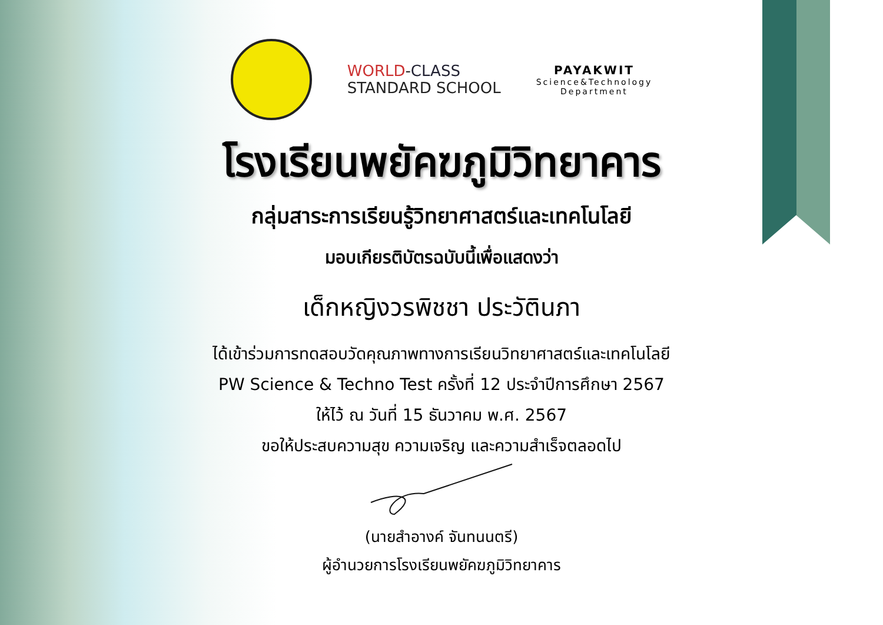WORLD-CLASS
STANDARD SCHOOL
PAYAKWIT
Science&Technology
Department
โรงเรียนพยัคฆภูมิวิทยาคาร
กลุ่มสาระการเรียนรู้วิทยาศาสตร์และเทคโนโลยี
มอบเกียรติบัตรฉบับนี้เพื่อแสดงว่า
เด็กหญิงวรพิชชา ประวัตินภา
ได้เข้าร่วมการทดสอบวัดคุณภาพทางการเรียนวิทยาศาสตร์และเทคโนโลยี
PW Science & Techno Test ครั้งที่ 12 ประจำปีการศึกษา 2567
ให้ไว้ ณ วันที่ 15 ธันวาคม พ.ศ. 2567
ขอให้ประสบความสุข ความเจริญ และความสำเร็จตลอดไป
(นายสำอางค์ จันทนนตรี)
ผู้อำนวยการโรงเรียนพยัคฆภูมิวิทยาคาร